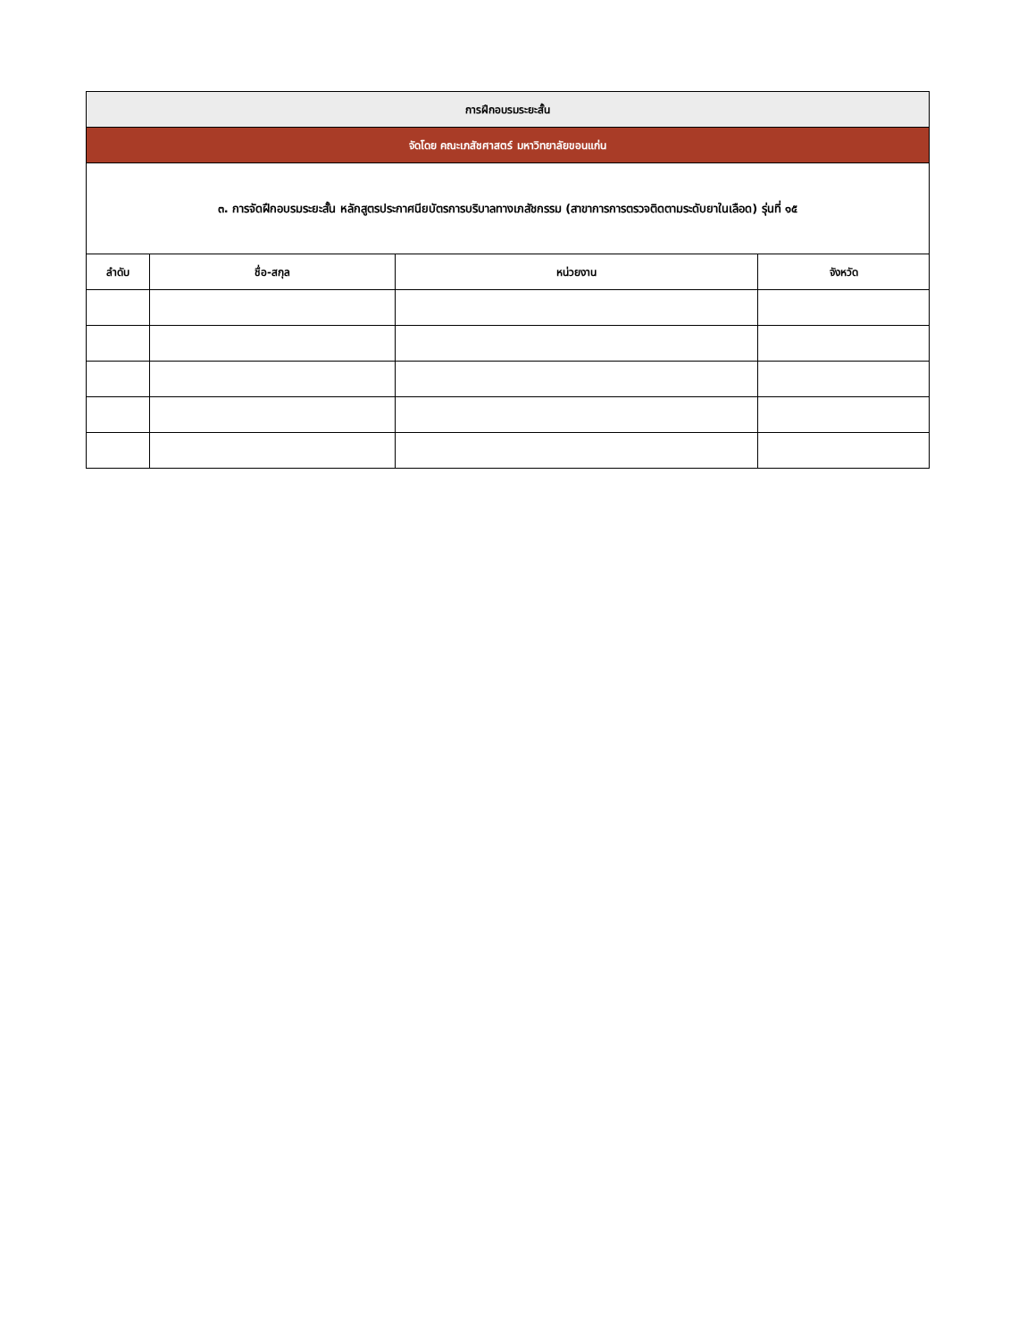| การฝึกอบรมระยะสั้น | | | |
| --- | --- | --- | --- |
| จัดโดย คณะเภสัชศาสตร์ มหาวิทยาลัยขอนแก่น | | | |
| ๓. การจัดฝึกอบรมระยะสั้น หลักสูตรประกาศนียบัตรการบริบาลทางเภสัชกรรม (สาขาการการตรวจติดตามระดับยาในเลือด) รุ่นที่ ๑๕ | | | |
| ลำดับ | ชื่อ-สกุล | หน่วยงาน | จังหวัด |